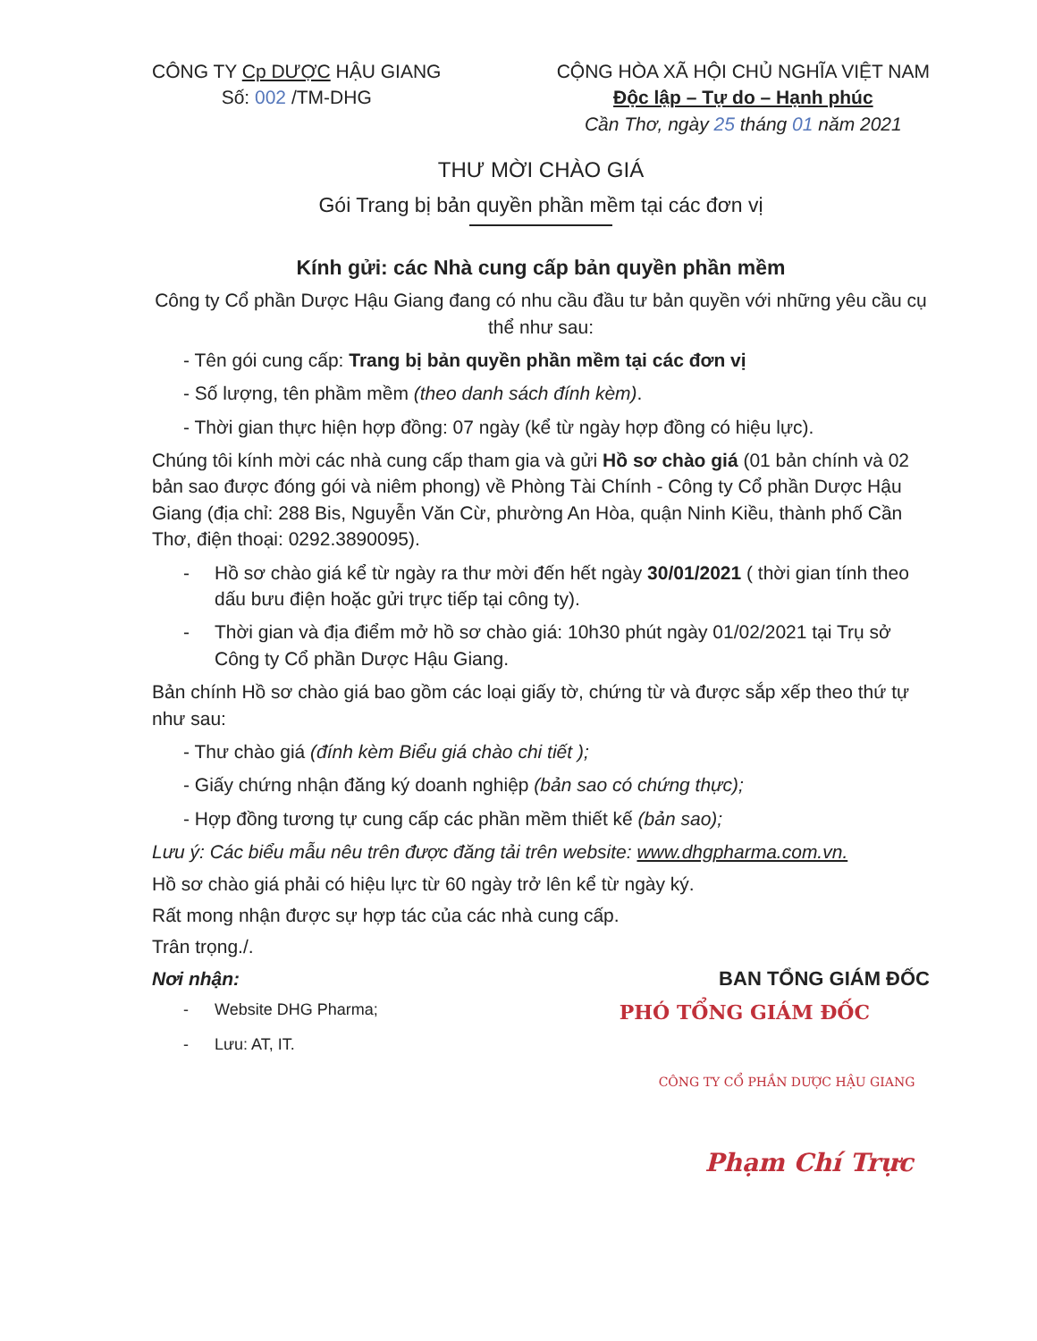CÔNG TY Cp DƯỢC HẬU GIANG
Số: 002 /TM-DHG
CỘNG HÒA XÃ HỘI CHỦ NGHĨA VIỆT NAM
Độc lập – Tự do – Hạnh phúc
Cần Thơ, ngày 25 tháng 01 năm 2021
THƯ MỜI CHÀO GIÁ
Gói Trang bị bản quyền phần mềm tại các đơn vị
Kính gửi: các Nhà cung cấp bản quyền phần mềm
Công ty Cổ phần Dược Hậu Giang đang có nhu cầu đầu tư bản quyền với những yêu cầu cụ thể như sau:
- Tên gói cung cấp: Trang bị bản quyền phần mềm tại các đơn vị
- Số lượng, tên phầm mềm (theo danh sách đính kèm).
- Thời gian thực hiện hợp đồng: 07 ngày (kể từ ngày hợp đồng có hiệu lực).
Chúng tôi kính mời các nhà cung cấp tham gia và gửi Hồ sơ chào giá (01 bản chính và 02 bản sao được đóng gói và niêm phong) về Phòng Tài Chính - Công ty Cổ phần Dược Hậu Giang (địa chỉ: 288 Bis, Nguyễn Văn Cừ, phường An Hòa, quận Ninh Kiều, thành phố Cần Thơ, điện thoại: 0292.3890095).
- Hồ sơ chào giá kể từ ngày ra thư mời đến hết ngày 30/01/2021 ( thời gian tính theo dấu bưu điện hoặc gửi trực tiếp tại công ty).
- Thời gian và địa điểm mở hồ sơ chào giá: 10h30 phút ngày 01/02/2021 tại Trụ sở Công ty Cổ phần Dược Hậu Giang.
Bản chính Hồ sơ chào giá bao gồm các loại giấy tờ, chứng từ và được sắp xếp theo thứ tự như sau:
- Thư chào giá (đính kèm Biểu giá chào chi tiết );
- Giấy chứng nhận đăng ký doanh nghiệp (bản sao có chứng thực);
- Hợp đồng tương tự cung cấp các phần mềm thiết kế (bản sao);
Lưu ý: Các biểu mẫu nêu trên được đăng tải trên website: www.dhgpharma.com.vn.
Hồ sơ chào giá phải có hiệu lực từ 60 ngày trở lên kể từ ngày ký.
Rất mong nhận được sự hợp tác của các nhà cung cấp.
Trân trọng./.
Nơi nhận: BAN TỔNG GIÁM ĐỐC
- Website DHG Pharma; PHÓ TỔNG GIÁM ĐỐC
- Lưu: AT, IT.
CÔNG TY CỔ PHẦN DƯỢC HẬU GIANG
Phạm Chí Trực